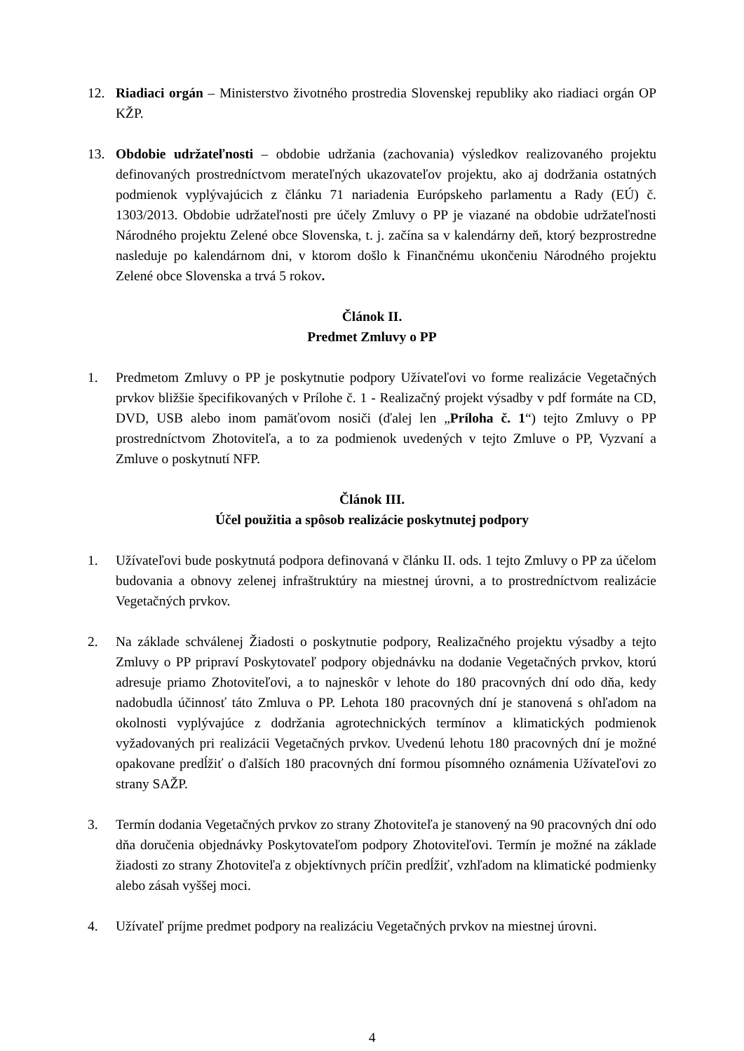12. Riadiaci orgán – Ministerstvo životného prostredia Slovenskej republiky ako riadiaci orgán OP KŽP.
13. Obdobie udržateľnosti – obdobie udržania (zachovania) výsledkov realizovaného projektu definovaných prostredníctvom merateľných ukazovateľov projektu, ako aj dodržania ostatných podmienok vyplývajúcich z článku 71 nariadenia Európskeho parlamentu a Rady (EÚ) č. 1303/2013. Obdobie udržateľnosti pre účely Zmluvy o PP je viazané na obdobie udržateľnosti Národného projektu Zelené obce Slovenska, t. j. začína sa v kalendárny deň, ktorý bezprostredne nasleduje po kalendárnom dni, v ktorom došlo k Finančnému ukončeniu Národného projektu Zelené obce Slovenska a trvá 5 rokov.
Článok II.
Predmet Zmluvy o PP
1. Predmetom Zmluvy o PP je poskytnutie podpory Užívateľovi vo forme realizácie Vegetačných prvkov bližšie špecifikovaných v Prílohe č. 1 - Realizačný projekt výsadby v pdf formáte na CD, DVD, USB alebo inom pamäťovom nosiči (ďalej len „Príloha č. 1“) tejto Zmluvy o PP prostredníctvom Zhotoviteľa, a to za podmienok uvedených v tejto Zmluve o PP, Vyzvaní a Zmluve o poskytnutí NFP.
Článok III.
Účel použitia a spôsob realizácie poskytnutej podpory
1. Užívateľovi bude poskytnutá podpora definovaná v článku II. ods. 1 tejto Zmluvy o PP za účelom budovania a obnovy zelenej infraštruktúry na miestnej úrovni, a to prostredníctvom realizácie Vegetačných prvkov.
2. Na základe schválenej Žiadosti o poskytnutie podpory, Realizačného projektu výsadby a tejto Zmluvy o PP pripraví Poskytovateľ podpory objednávku na dodanie Vegetačných prvkov, ktorú adresuje priamo Zhotoviteľovi, a to najneskôr v lehote do 180 pracovných dní odo dňa, kedy nadobudla účinnosť táto Zmluva o PP. Lehota 180 pracovných dní je stanovená s ohľadom na okolnosti vyplývajúce z dodržania agrotechnických termínov a klimatických podmienok vyžadovaných pri realizácii Vegetačných prvkov. Uvedenú lehotu 180 pracovných dní je možné opakovane predĺžiť o ďalších 180 pracovných dní formou písomného oznámenia Užívateľovi zo strany SAŽP.
3. Termín dodania Vegetačných prvkov zo strany Zhotoviteľa je stanovený na 90 pracovných dní odo dňa doručenia objednávky Poskytovateľom podpory Zhotoviteľovi. Termín je možné na základe žiadosti zo strany Zhotoviteľa z objektívnych príčin predĺžiť, vzhľadom na klimatické podmienky alebo zásah vyššej moci.
4. Užívateľ príjme predmet podpory na realizáciu Vegetačných prvkov na miestnej úrovni.
4